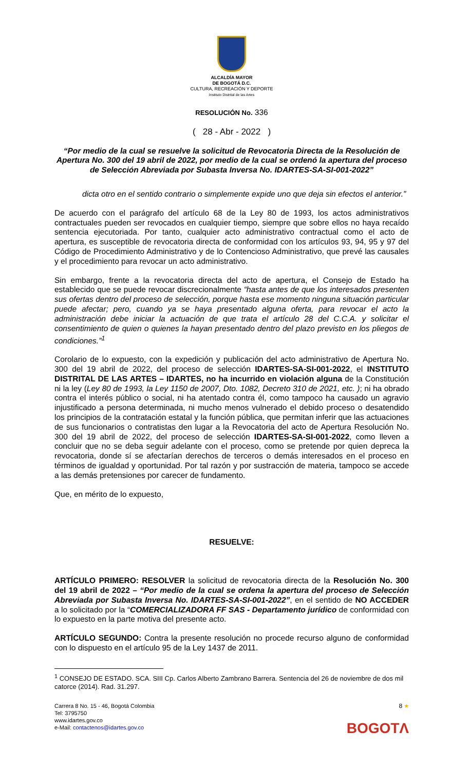ALCALDÍA MAYOR
DE BOGOTÁ D.C.
CULTURA, RECREACIÓN Y DEPORTE
Instituto Distrital de las Artes
RESOLUCIÓN No. 336
( 28 - Abr - 2022 )
“Por medio de la cual se resuelve la solicitud de Revocatoria Directa de la Resolución de Apertura No. 300 del 19 abril de 2022, por medio de la cual se ordenó la apertura del proceso de Selección Abreviada por Subasta Inversa No. IDARTES-SA-SI-001-2022”
dicta otro en el sentido contrario o simplemente expide uno que deja sin efectos el anterior.”
De acuerdo con el parágrafo del artículo 68 de la Ley 80 de 1993, los actos administrativos contractuales pueden ser revocados en cualquier tiempo, siempre que sobre ellos no haya recaído sentencia ejecutoriada. Por tanto, cualquier acto administrativo contractual como el acto de apertura, es susceptible de revocatoria directa de conformidad con los artículos 93, 94, 95 y 97 del Código de Procedimiento Administrativo y de lo Contencioso Administrativo, que prevé las causales y el procedimiento para revocar un acto administrativo.
Sin embargo, frente a la revocatoria directa del acto de apertura, el Consejo de Estado ha establecido que se puede revocar discrecionalmente “hasta antes de que los interesados presenten sus ofertas dentro del proceso de selección, porque hasta ese momento ninguna situación particular puede afectar; pero, cuando ya se haya presentado alguna oferta, para revocar el acto la administración debe iniciar la actuación de que trata el artículo 28 del C.C.A. y solicitar el consentimiento de quien o quienes la hayan presentado dentro del plazo previsto en los pliegos de condiciones.”<sup>1</sup>
Corolario de lo expuesto, con la expedición y publicación del acto administrativo de Apertura No. 300 del 19 abril de 2022, del proceso de selección IDARTES-SA-SI-001-2022, el INSTITUTO DISTRITAL DE LAS ARTES – IDARTES, no ha incurrido en violación alguna de la Constitución ni la ley (Ley 80 de 1993, la Ley 1150 de 2007, Dto. 1082, Decreto 310 de 2021, etc. ); ni ha obrado contra el interés público o social, ni ha atentado contra él, como tampoco ha causado un agravio injustificado a persona determinada, ni mucho menos vulnerado el debido proceso o desatendido los principios de la contratación estatal y la función pública, que permitan inferir que las actuaciones de sus funcionarios o contratistas den lugar a la Revocatoria del acto de Apertura Resolución No. 300 del 19 abril de 2022, del proceso de selección IDARTES-SA-SI-001-2022, como lleven a concluir que no se deba seguir adelante con el proceso, como se pretende por quien depreca la revocatoria, donde sí se afectarían derechos de terceros o demás interesados en el proceso en términos de igualdad y oportunidad. Por tal razón y por sustracción de materia, tampoco se accede a las demás pretensiones por carecer de fundamento.
Que, en mérito de lo expuesto,
RESUELVE:
ARTÍCULO PRIMERO: RESOLVER la solicitud de revocatoria directa de la Resolución No. 300 del 19 abril de 2022 – “Por medio de la cual se ordena la apertura del proceso de Selección Abreviada por Subasta Inversa No. IDARTES-SA-SI-001-2022”, en el sentido de NO ACCEDER a lo solicitado por la “COMERCIALIZADORA FF SAS - Departamento jurídico de conformidad con lo expuesto en la parte motiva del presente acto.
ARTÍCULO SEGUNDO: Contra la presente resolución no procede recurso alguno de conformidad con lo dispuesto en el artículo 95 de la Ley 1437 de 2011.
<sup>1</sup> CONSEJO DE ESTADO. SCA. SIII Cp. Carlos Alberto Zambrano Barrera. Sentencia del 26 de noviembre de dos mil catorce (2014). Rad. 31.297.
Carrera 8 No. 15 - 46, Bogotá Colombia
Tel: 3795750
www.idartes.gov.co
e-Mail: contactenos@idartes.gov.co
8 ★
BOGOTΛ